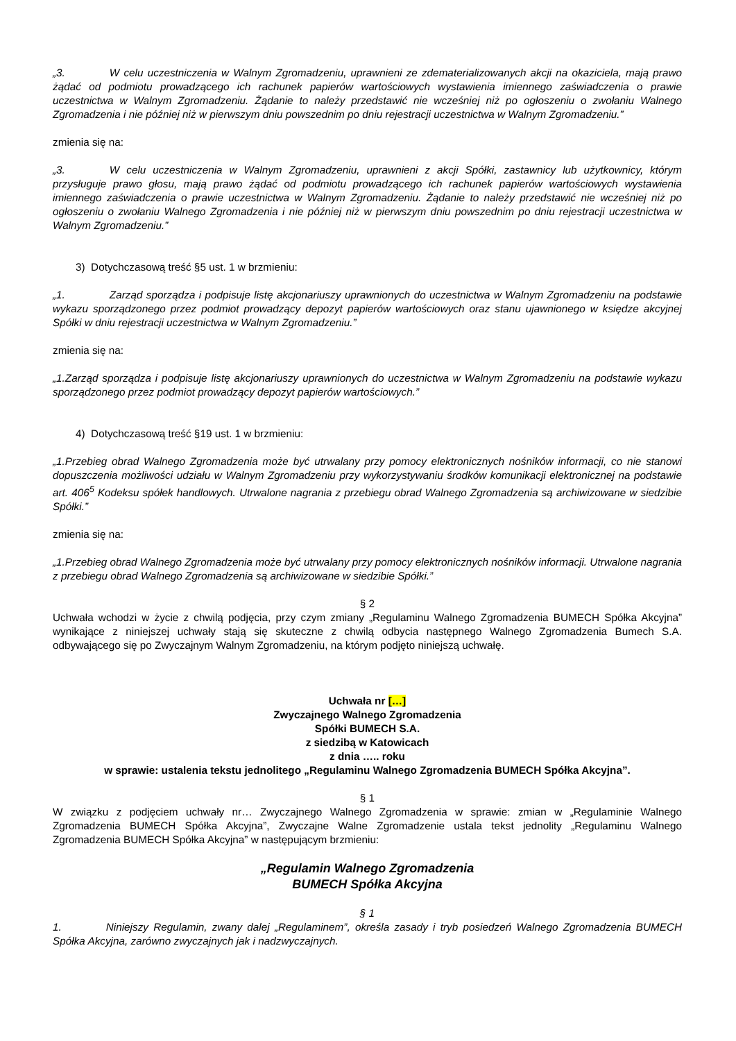„3. W celu uczestniczenia w Walnym Zgromadzeniu, uprawnieni ze zdematerializowanych akcji na okaziciela, mają prawo żądać od podmiotu prowadzącego ich rachunek papierów wartościowych wystawienia imiennego zaświadczenia o prawie uczestnictwa w Walnym Zgromadzeniu. Żądanie to należy przedstawić nie wcześniej niż po ogłoszeniu o zwołaniu Walnego Zgromadzenia i nie później niż w pierwszym dniu powszednim po dniu rejestracji uczestnictwa w Walnym Zgromadzeniu.”
zmienia się na:
„3. W celu uczestniczenia w Walnym Zgromadzeniu, uprawnieni z akcji Spółki, zastawnicy lub użytkownicy, którym przysługuje prawo głosu, mają prawo żądać od podmiotu prowadzącego ich rachunek papierów wartościowych wystawienia imiennego zaświadczenia o prawie uczestnictwa w Walnym Zgromadzeniu. Żądanie to należy przedstawić nie wcześniej niż po ogłoszeniu o zwołaniu Walnego Zgromadzenia i nie później niż w pierwszym dniu powszednim po dniu rejestracji uczestnictwa w Walnym Zgromadzeniu.”
3) Dotychczasową treść §5 ust. 1 w brzmieniu:
„1. Zarząd sporządza i podpisuje listę akcjonariuszy uprawnionych do uczestnictwa w Walnym Zgromadzeniu na podstawie wykazu sporządzonego przez podmiot prowadzący depozyt papierów wartościowych oraz stanu ujawnionego w księdze akcyjnej Spółki w dniu rejestracji uczestnictwa w Walnym Zgromadzeniu.”
zmienia się na:
„1.Zarząd sporządza i podpisuje listę akcjonariuszy uprawnionych do uczestnictwa w Walnym Zgromadzeniu na podstawie wykazu sporządzonego przez podmiot prowadzący depozyt papierów wartościowych.”
4) Dotychczasową treść §19 ust. 1 w brzmieniu:
„1.Przebieg obrad Walnego Zgromadzenia może być utrwalany przy pomocy elektronicznych nośników informacji, co nie stanowi dopuszczenia możliwości udziału w Walnym Zgromadzeniu przy wykorzystywaniu środków komunikacji elektronicznej na podstawie art. 406<sup>5</sup> Kodeksu spółek handlowych. Utrwalone nagrania z przebiegu obrad Walnego Zgromadzenia są archiwizowane w siedzibie Spółki.”
zmienia się na:
„1.Przebieg obrad Walnego Zgromadzenia może być utrwalany przy pomocy elektronicznych nośników informacji. Utrwalone nagrania z przebiegu obrad Walnego Zgromadzenia są archiwizowane w siedzibie Spółki.”
§ 2
Uchwała wchodzi w życie z chwilą podjęcia, przy czym zmiany „Regulaminu Walnego Zgromadzenia BUMECH Spółka Akcyjna” wynikające z niniejszej uchwały stają się skuteczne z chwilą odbycia następnego Walnego Zgromadzenia Bumech S.A. odbywającego się po Zwyczajnym Walnym Zgromadzeniu, na którym podjęto niniejszą uchwałę.
Uchwała nr […]
Zwyczajnego Walnego Zgromadzenia
Spółki BUMECH S.A.
z siedzibą w Katowicach
z dnia ….. roku
w sprawie: ustalenia tekstu jednolitego „Regulaminu Walnego Zgromadzenia BUMECH Spółka Akcyjna”.
§ 1
W związku z podjęciem uchwały nr… Zwyczajnego Walnego Zgromadzenia w sprawie: zmian w „Regulaminie Walnego Zgromadzenia BUMECH Spółka Akcyjna”, Zwyczajne Walne Zgromadzenie ustala tekst jednolity „Regulaminu Walnego Zgromadzenia BUMECH Spółka Akcyjna” w następującym brzmieniu:
„Regulamin Walnego Zgromadzenia
BUMECH Spółka Akcyjna
§ 1
1. Niniejszy Regulamin, zwany dalej „Regulaminem”, określa zasady i tryb posiedzeń Walnego Zgromadzenia BUMECH Spółka Akcyjna, zarówno zwyczajnych jak i nadzwyczajnych.